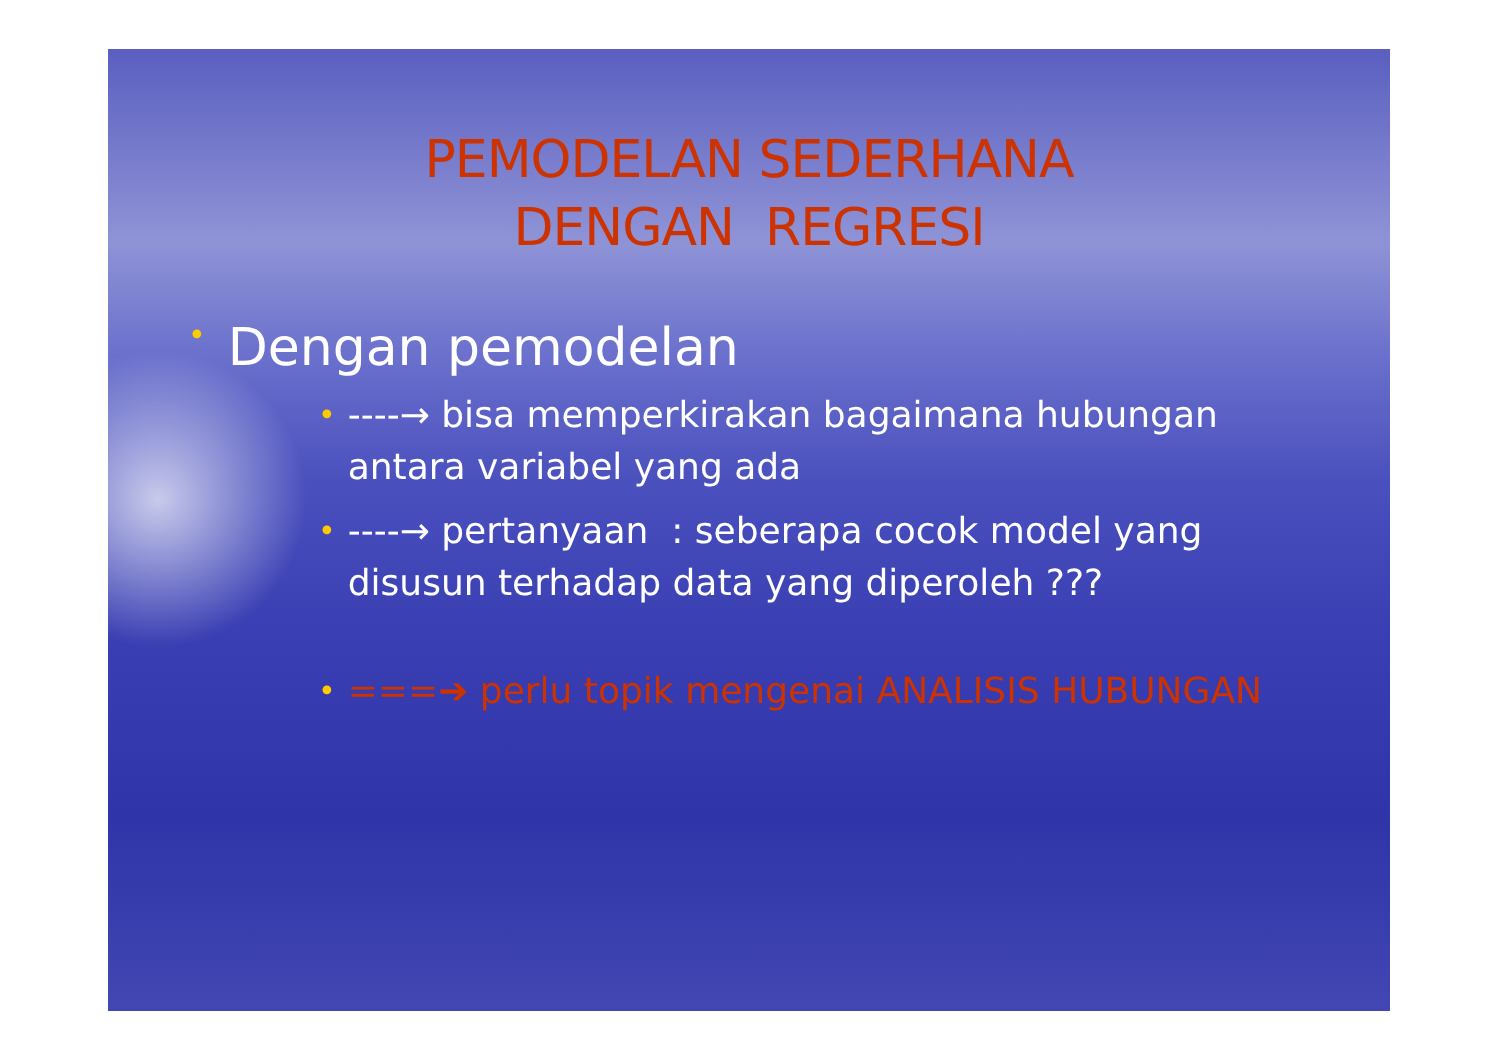PEMODELAN SEDERHANA
DENGAN REGRESI
• Dengan pemodelan
• ----→ bisa memperkirakan bagaimana hubungan antara variabel yang ada
• ----→ pertanyaan : seberapa cocok model yang disusun terhadap data yang diperoleh ???
• ===➔ perlu topik mengenai ANALISIS HUBUNGAN